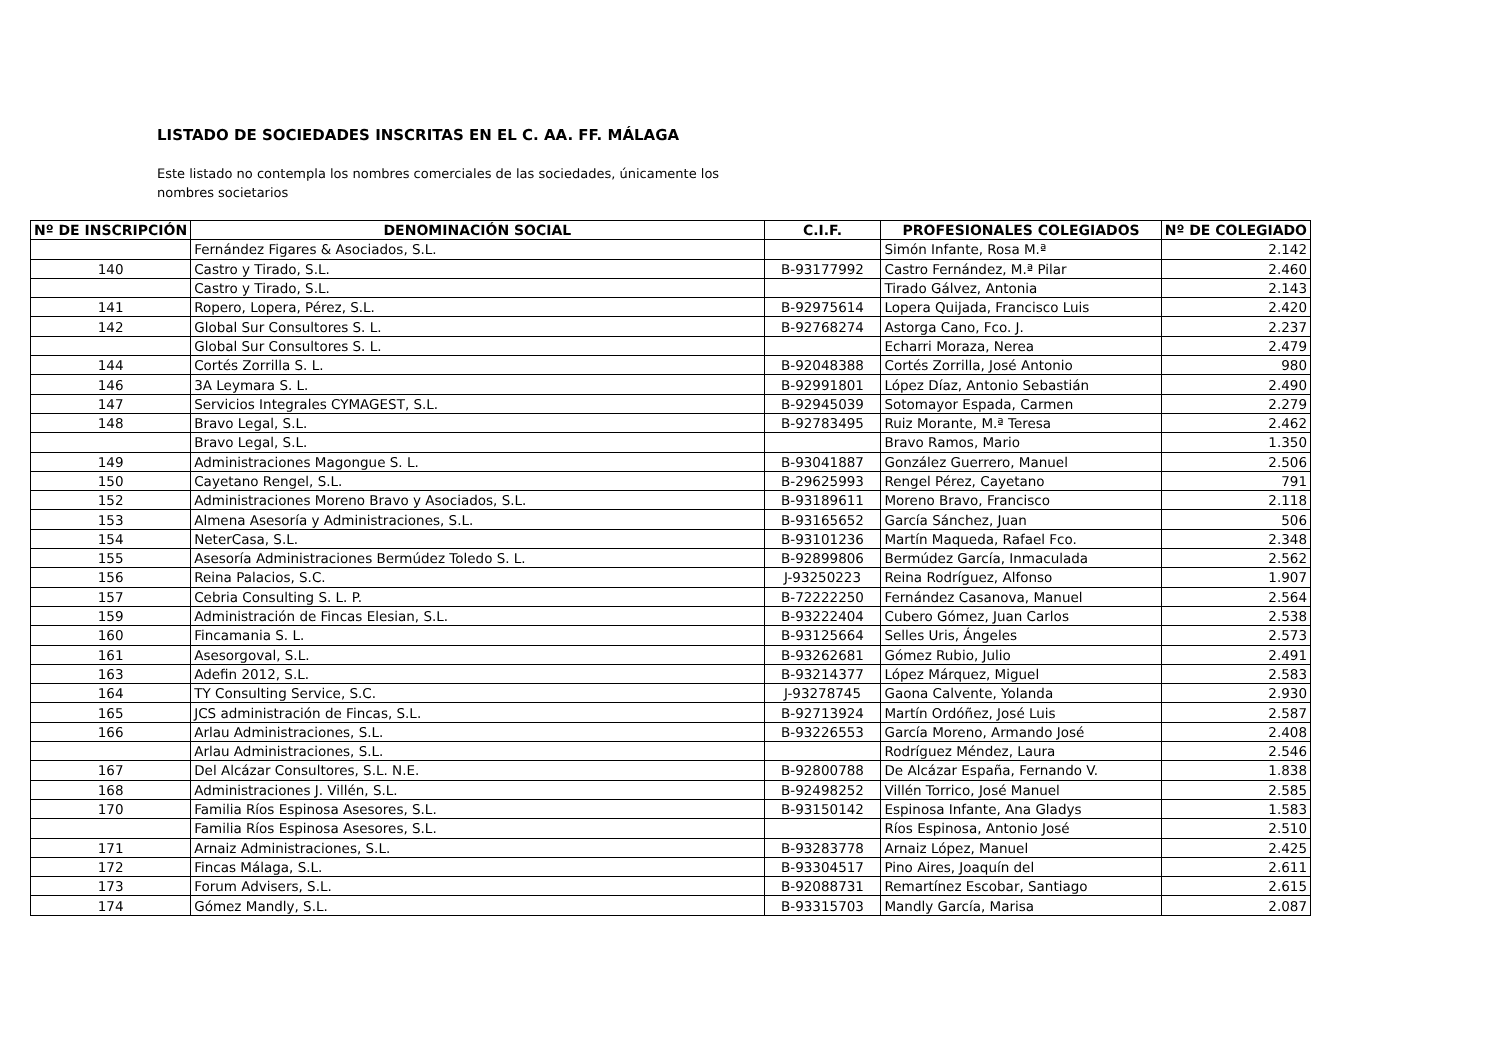LISTADO DE SOCIEDADES INSCRITAS EN EL C. AA. FF. MÁLAGA
Este listado no contempla los nombres comerciales de las sociedades, únicamente los nombres societarios
| Nº DE INSCRIPCIÓN | DENOMINACIÓN SOCIAL | C.I.F. | PROFESIONALES COLEGIADOS | Nº DE COLEGIADO |
| --- | --- | --- | --- | --- |
| | Fernández Figares & Asociados, S.L. | | Simón Infante, Rosa M.ª | 2.142 |
| 140 | Castro y Tirado, S.L. | B-93177992 | Castro Fernández, M.ª Pilar | 2.460 |
| | Castro y Tirado, S.L. | | Tirado Gálvez, Antonia | 2.143 |
| 141 | Ropero, Lopera, Pérez, S.L. | B-92975614 | Lopera Quijada, Francisco Luis | 2.420 |
| 142 | Global Sur Consultores S. L. | B-92768274 | Astorga Cano, Fco. J. | 2.237 |
| | Global Sur Consultores S. L. | | Echarri Moraza, Nerea | 2.479 |
| 144 | Cortés Zorrilla S. L. | B-92048388 | Cortés Zorrilla, José Antonio | 980 |
| 146 | 3A Leymara S. L. | B-92991801 | López Díaz, Antonio Sebastián | 2.490 |
| 147 | Servicios Integrales CYMAGEST, S.L. | B-92945039 | Sotomayor Espada, Carmen | 2.279 |
| 148 | Bravo Legal, S.L. | B-92783495 | Ruiz Morante, M.ª Teresa | 2.462 |
| | Bravo Legal, S.L. | | Bravo Ramos, Mario | 1.350 |
| 149 | Administraciones Magongue S. L. | B-93041887 | González Guerrero, Manuel | 2.506 |
| 150 | Cayetano Rengel, S.L. | B-29625993 | Rengel Pérez, Cayetano | 791 |
| 152 | Administraciones Moreno Bravo y Asociados, S.L. | B-93189611 | Moreno Bravo, Francisco | 2.118 |
| 153 | Almena Asesoría y Administraciones, S.L. | B-93165652 | García Sánchez, Juan | 506 |
| 154 | NeterCasa, S.L. | B-93101236 | Martín Maqueda, Rafael Fco. | 2.348 |
| 155 | Asesoría Administraciones Bermúdez Toledo S. L. | B-92899806 | Bermúdez García, Inmaculada | 2.562 |
| 156 | Reina Palacios, S.C. | J-93250223 | Reina Rodríguez, Alfonso | 1.907 |
| 157 | Cebria Consulting S. L. P. | B-72222250 | Fernández Casanova, Manuel | 2.564 |
| 159 | Administración de Fincas Elesian, S.L. | B-93222404 | Cubero Gómez, Juan Carlos | 2.538 |
| 160 | Fincamania S. L. | B-93125664 | Selles Uris, Ángeles | 2.573 |
| 161 | Asesorgoval, S.L. | B-93262681 | Gómez Rubio, Julio | 2.491 |
| 163 | Adefin 2012, S.L. | B-93214377 | López Márquez, Miguel | 2.583 |
| 164 | TY Consulting Service, S.C. | J-93278745 | Gaona Calvente, Yolanda | 2.930 |
| 165 | JCS administración de Fincas, S.L. | B-92713924 | Martín Ordóñez, José Luis | 2.587 |
| 166 | Arlau Administraciones, S.L. | B-93226553 | García Moreno, Armando José | 2.408 |
| | Arlau Administraciones, S.L. | | Rodríguez Méndez, Laura | 2.546 |
| 167 | Del Alcázar Consultores, S.L. N.E. | B-92800788 | De Alcázar España, Fernando V. | 1.838 |
| 168 | Administraciones J. Villén, S.L. | B-92498252 | Villén Torrico, José Manuel | 2.585 |
| 170 | Familia Ríos Espinosa Asesores, S.L. | B-93150142 | Espinosa Infante, Ana Gladys | 1.583 |
| | Familia Ríos Espinosa Asesores, S.L. | | Ríos Espinosa, Antonio José | 2.510 |
| 171 | Arnaiz Administraciones, S.L. | B-93283778 | Arnaiz López, Manuel | 2.425 |
| 172 | Fincas Málaga, S.L. | B-93304517 | Pino Aires, Joaquín del | 2.611 |
| 173 | Forum Advisers, S.L. | B-92088731 | Remartínez Escobar, Santiago | 2.615 |
| 174 | Gómez Mandly, S.L. | B-93315703 | Mandly García, Marisa | 2.087 |